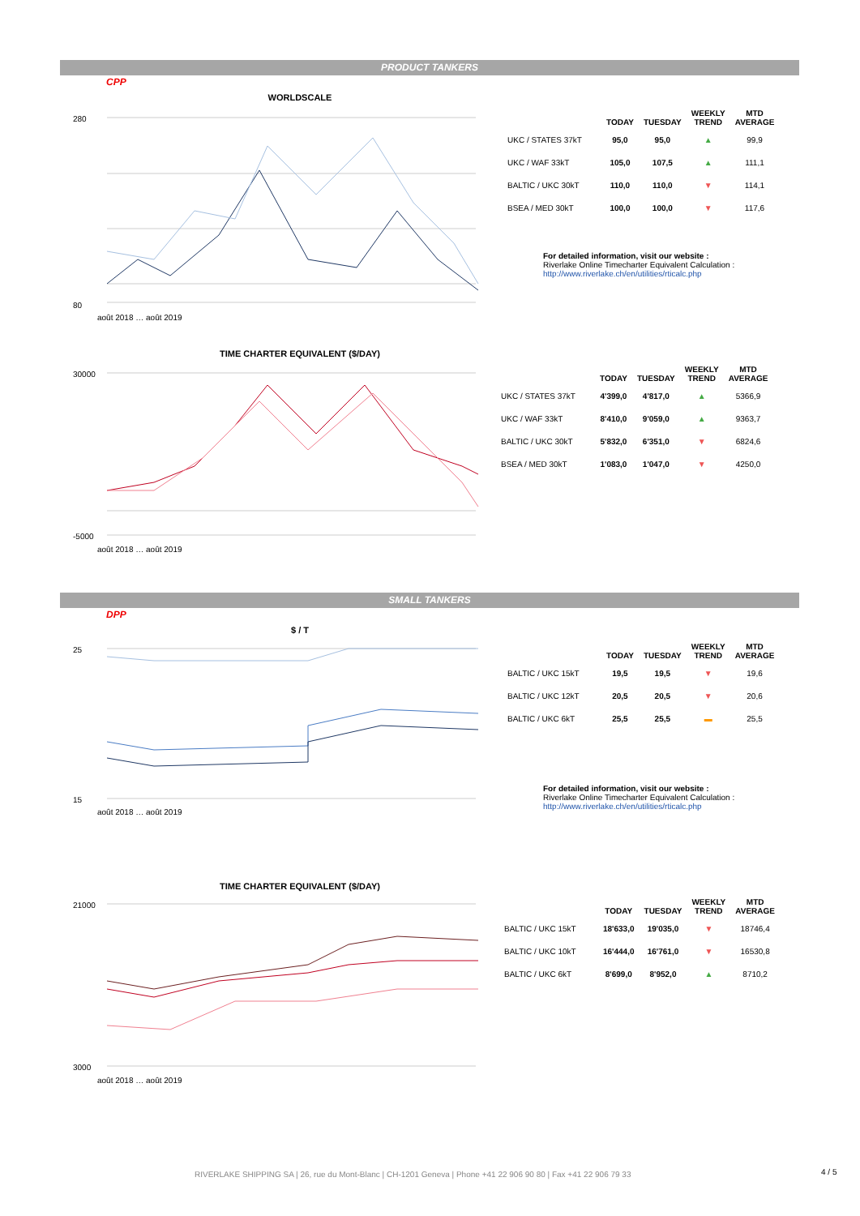PRODUCT TANKERS
CPP
WORLDSCALE
280
80
août 2018 … août 2019
| | TODAY | TUESDAY | WEEKLY TREND | MTD AVERAGE |
| --- | --- | --- | --- | --- |
| UKC / STATES 37kT | 95,0 | 95,0 | ▲ | 99,9 |
| UKC / WAF 33kT | 105,0 | 107,5 | ▲ | 111,1 |
| BALTIC / UKC 30kT | 110,0 | 110,0 | ▼ | 114,1 |
| BSEA / MED 30kT | 100,0 | 100,0 | ▼ | 117,6 |
For detailed information, visit our website :
Riverlake Online Timecharter Equivalent Calculation :
http://www.riverlake.ch/en/utilities/rticalc.php
TIME CHARTER EQUIVALENT ($/DAY)
30000
-5000
août 2018 … août 2019
| | TODAY | TUESDAY | WEEKLY TREND | MTD AVERAGE |
| --- | --- | --- | --- | --- |
| UKC / STATES 37kT | 4'399,0 | 4'817,0 | ▲ | 5366,9 |
| UKC / WAF 33kT | 8'410,0 | 9'059,0 | ▲ | 9363,7 |
| BALTIC / UKC 30kT | 5'832,0 | 6'351,0 | ▼ | 6824,6 |
| BSEA / MED 30kT | 1'083,0 | 1'047,0 | ▼ | 4250,0 |
SMALL TANKERS
DPP
$ / T
25
15
août 2018 … août 2019
| | TODAY | TUESDAY | WEEKLY TREND | MTD AVERAGE |
| --- | --- | --- | --- | --- |
| BALTIC / UKC 15kT | 19,5 | 19,5 | ▼ | 19,6 |
| BALTIC / UKC 12kT | 20,5 | 20,5 | ▼ | 20,6 |
| BALTIC / UKC 6kT | 25,5 | 25,5 | ▬ | 25,5 |
For detailed information, visit our website :
Riverlake Online Timecharter Equivalent Calculation :
http://www.riverlake.ch/en/utilities/rticalc.php
TIME CHARTER EQUIVALENT ($/DAY)
21000
3000
août 2018 … août 2019
| | TODAY | TUESDAY | WEEKLY TREND | MTD AVERAGE |
| --- | --- | --- | --- | --- |
| BALTIC / UKC 15kT | 18'633,0 | 19'035,0 | ▼ | 18746,4 |
| BALTIC / UKC 10kT | 16'444,0 | 16'761,0 | ▼ | 16530,8 |
| BALTIC / UKC 6kT | 8'699,0 | 8'952,0 | ▲ | 8710,2 |
RIVERLAKE SHIPPING SA | 26, rue du Mont-Blanc | CH-1201 Geneva | Phone +41 22 906 90 80 | Fax +41 22 906 79 33
4 / 5